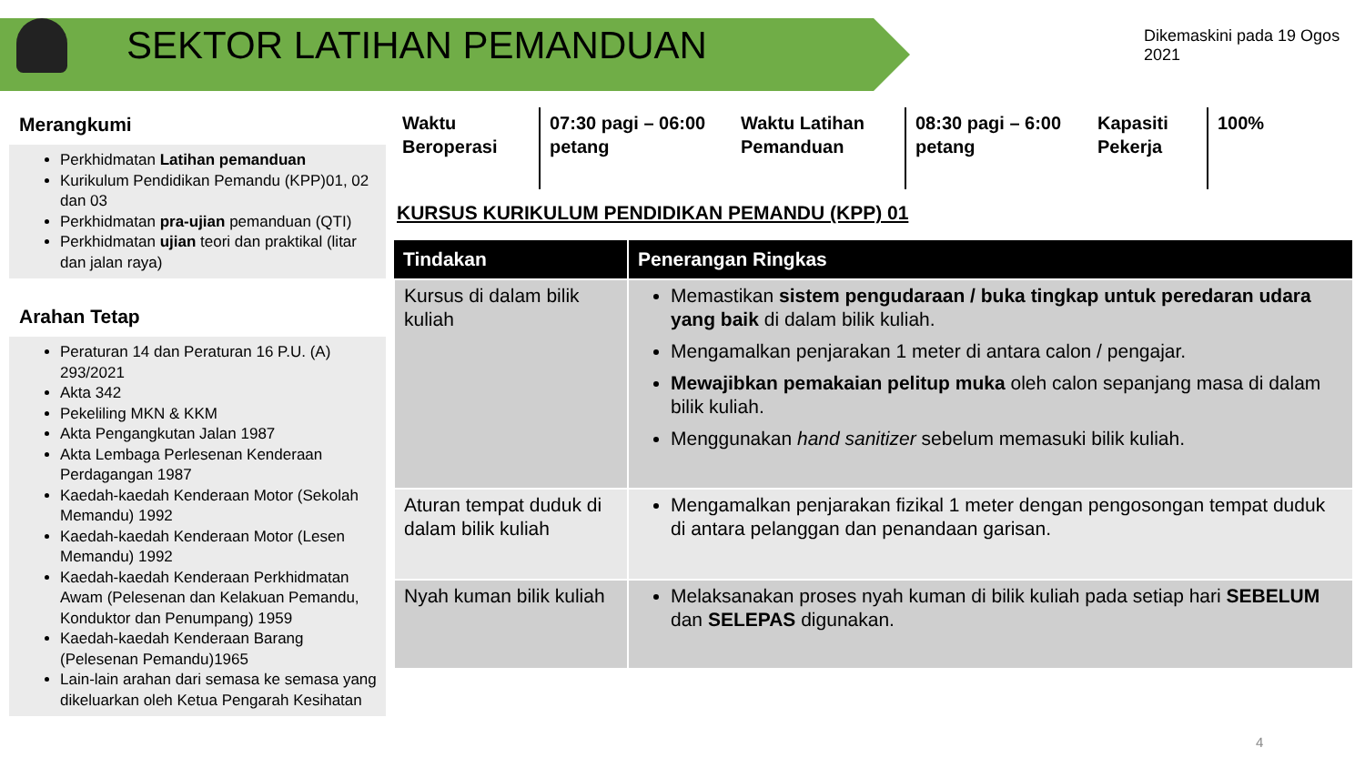SEKTOR LATIHAN PEMANDUAN
Dikemaskini pada 19 Ogos 2021
Merangkumi
Perkhidmatan Latihan pemanduan
Kurikulum Pendidikan Pemandu (KPP)01, 02 dan 03
Perkhidmatan pra-ujian pemanduan (QTI)
Perkhidmatan ujian teori dan praktikal (litar dan jalan raya)
Arahan Tetap
Peraturan 14 dan Peraturan 16 P.U. (A) 293/2021
Akta 342
Pekeliling MKN & KKM
Akta Pengangkutan Jalan 1987
Akta Lembaga Perlesenan Kenderaan Perdagangan 1987
Kaedah-kaedah Kenderaan Motor (Sekolah Memandu) 1992
Kaedah-kaedah Kenderaan Motor (Lesen Memandu) 1992
Kaedah-kaedah Kenderaan Perkhidmatan Awam (Pelesenan dan Kelakuan Pemandu, Konduktor dan Penumpang) 1959
Kaedah-kaedah Kenderaan Barang (Pelesenan Pemandu)1965
Lain-lain arahan dari semasa ke semasa yang dikeluarkan oleh Ketua Pengarah Kesihatan
Waktu Beroperasi
07:30 pagi – 06:00 petang
Waktu Latihan Pemanduan
08:30 pagi – 6:00 petang
Kapasiti Pekerja
100%
KURSUS KURIKULUM PENDIDIKAN PEMANDU (KPP) 01
| Tindakan | Penerangan Ringkas |
| --- | --- |
| Kursus di dalam bilik kuliah | Memastikan sistem pengudaraan / buka tingkap untuk peredaran udara yang baik di dalam bilik kuliah. Mengamalkan penjarakan 1 meter di antara calon / pengajar. Mewajibkan pemakaian pelitup muka oleh calon sepanjang masa di dalam bilik kuliah. Menggunakan hand sanitizer sebelum memasuki bilik kuliah. |
| Aturan tempat duduk di dalam bilik kuliah | Mengamalkan penjarakan fizikal 1 meter dengan pengosongan tempat duduk di antara pelanggan dan penandaan garisan. |
| Nyah kuman bilik kuliah | Melaksanakan proses nyah kuman di bilik kuliah pada setiap hari SEBELUM dan SELEPAS digunakan. |
4